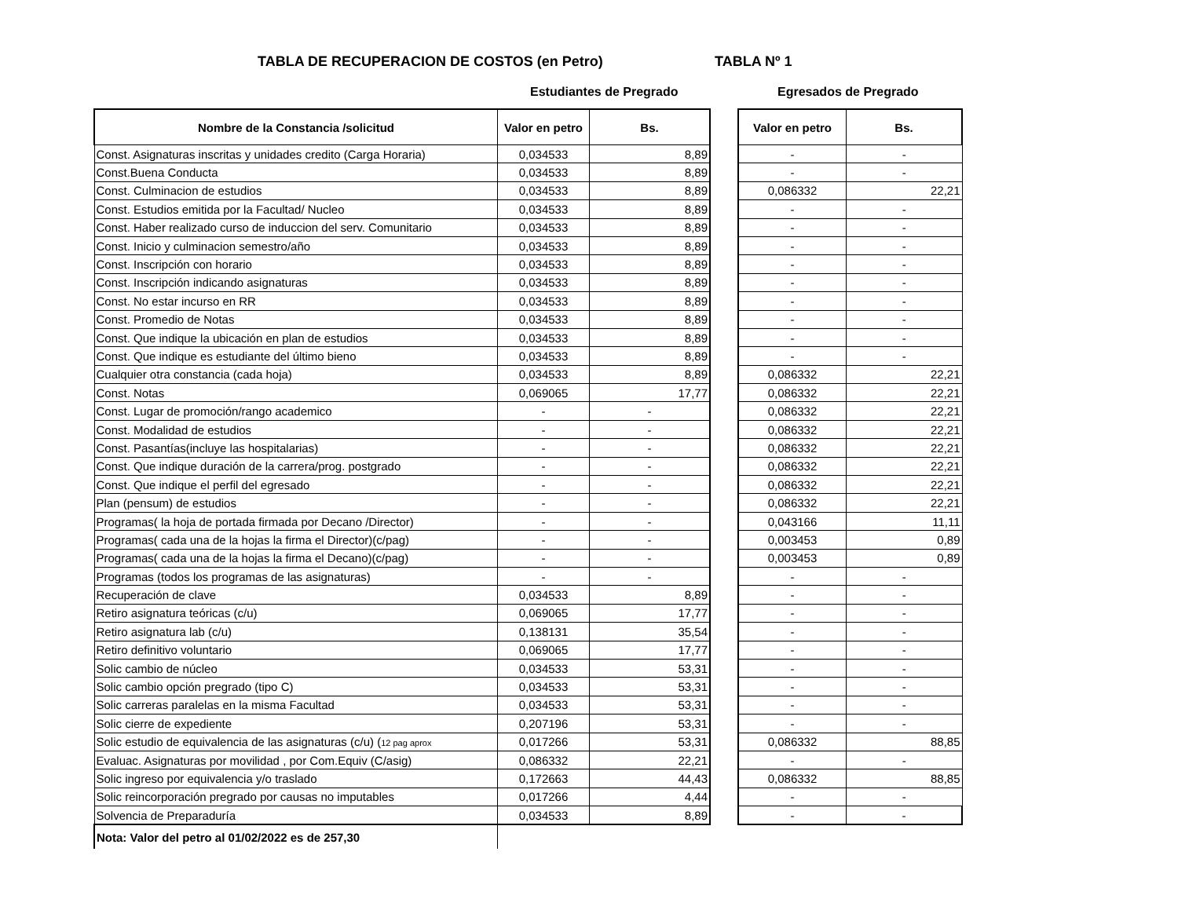TABLA DE RECUPERACION DE COSTOS (en Petro)
TABLA Nº 1
Estudiantes de Pregrado Egresados de Pregrado
| Nombre de la Constancia /solicitud | Valor en petro | Bs. | | Valor en petro | Bs. |
| Const. Asignaturas inscritas y unidades credito (Carga Horaria) | 0,034533 | 8,89 | | - | - |
| Const.Buena Conducta | 0,034533 | 8,89 | | - | - |
| Const. Culminacion de estudios | 0,034533 | 8,89 | | 0,086332 | 22,21 |
| Const. Estudios emitida por la Facultad/ Nucleo | 0,034533 | 8,89 | | - | - |
| Const. Haber realizado curso de induccion del serv. Comunitario | 0,034533 | 8,89 | | - | - |
| Const. Inicio y culminacion semestro/año | 0,034533 | 8,89 | | - | - |
| Const. Inscripción con horario | 0,034533 | 8,89 | | - | - |
| Const. Inscripción indicando asignaturas | 0,034533 | 8,89 | | - | - |
| Const. No estar incurso en RR | 0,034533 | 8,89 | | - | - |
| Const. Promedio de Notas | 0,034533 | 8,89 | | - | - |
| Const. Que indique la ubicación en plan de estudios | 0,034533 | 8,89 | | - | - |
| Const. Que indique es estudiante del último bieno | 0,034533 | 8,89 | | - | - |
| Cualquier otra constancia (cada hoja) | 0,034533 | 8,89 | | 0,086332 | 22,21 |
| Const. Notas | 0,069065 | 17,77 | | 0,086332 | 22,21 |
| Const. Lugar de promoción/rango academico | - | - | | 0,086332 | 22,21 |
| Const. Modalidad de estudios | - | - | | 0,086332 | 22,21 |
| Const. Pasantías(incluye las hospitalarias) | - | - | | 0,086332 | 22,21 |
| Const. Que indique duración de la carrera/prog. postgrado | - | - | | 0,086332 | 22,21 |
| Const. Que indique el perfil del egresado | - | - | | 0,086332 | 22,21 |
| Plan (pensum) de estudios | - | - | | 0,086332 | 22,21 |
| Programas( la hoja de portada firmada por Decano /Director) | - | - | | 0,043166 | 11,11 |
| Programas( cada una de la hojas la firma el Director)(c/pag) | - | - | | 0,003453 | 0,89 |
| Programas( cada una de la hojas la firma el Decano)(c/pag) | - | - | | 0,003453 | 0,89 |
| Programas (todos los programas de las asignaturas) | - | - | | - | - |
| Recuperación de clave | 0,034533 | 8,89 | | - | - |
| Retiro asignatura teóricas (c/u) | 0,069065 | 17,77 | | - | - |
| Retiro asignatura lab (c/u) | 0,138131 | 35,54 | | - | - |
| Retiro definitivo voluntario | 0,069065 | 17,77 | | - | - |
| Solic cambio de núcleo | 0,034533 | 53,31 | | - | - |
| Solic cambio opción pregrado (tipo C) | 0,034533 | 53,31 | | - | - |
| Solic carreras paralelas en la misma Facultad | 0,034533 | 53,31 | | - | - |
| Solic cierre de expediente | 0,207196 | 53,31 | | - | - |
| Solic estudio de equivalencia de las asignaturas (c/u) ( 12 pag aprox | 0,017266 | 53,31 | | 0,086332 | 88,85 |
| Evaluac. Asignaturas por movilidad , por Com.Equiv (C/asig) | 0,086332 | 22,21 | | - | - |
| Solic ingreso por equivalencia y/o traslado | 0,172663 | 44,43 | | 0,086332 | 88,85 |
| Solic reincorporación pregrado por causas no imputables | 0,017266 | 4,44 | | - | - |
| Solvencia de Preparaduría | 0,034533 | 8,89 | | - | - |
| Nota: Valor del petro al 01/02/2022 es de 257,30 | | | | | |